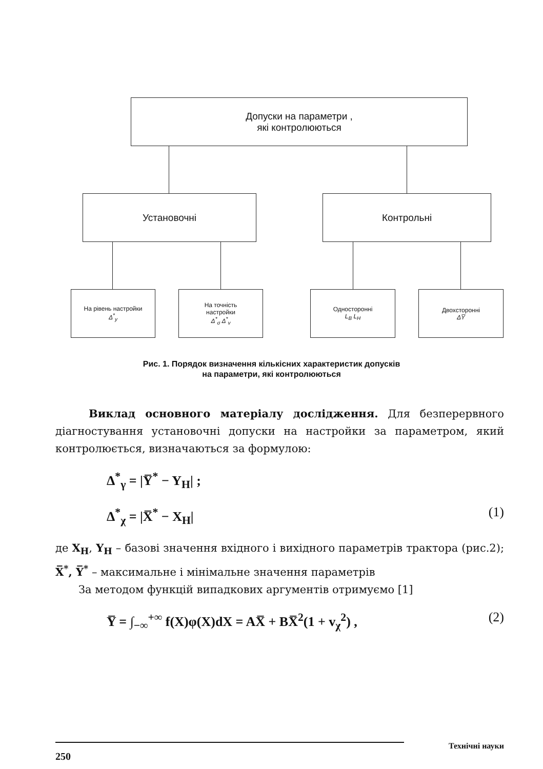Допуски на параметри ,
які контролюються
Установочні Контрольні
На рівень настройки
Δ<sup>*</sup><sub>y</sub>
На точність
настройки
Δ<sup>*</sup><sub>σ</sub> Δ<sup>*</sup><sub>v</sub>
Односторонні
L<sub>B</sub> L<sub>H</sub>
Двохсторонні
ΔY̅
Рис. 1. Порядок визначення кількісних характеристик допусків
на параметри, які контролюються
Виклад основного матеріалу дослідження. Для безперервного діагностування установочні допуски на настройки за параметром, який контролюється, визначаються за формулою:
Δ<sup>*</sup><sub>γ</sub> = |Y̅<sup>*</sup> − Y<sub>H</sub>| ;
Δ<sup>*</sup><sub>χ</sub> = |X̅<sup>*</sup> − X<sub>H</sub>| (1)
де X<sub>H</sub>, Y<sub>H</sub> – базові значення вхідного і вихідного параметрів трактора (рис.2); X̅<sup>*</sup>, Y̅<sup>*</sup> – максимальне і мінімальне значення параметрів
За методом функцій випадкових аргументів отримуємо [1]
Y̅ = ∫<sub>−∞</sub><sup>+∞</sup> f(X)φ(X)dX = AX̅ + BX̅<sup>2</sup>(1 + v<sub>χ</sub><sup>2</sup>) , (2)
Технічні науки
250